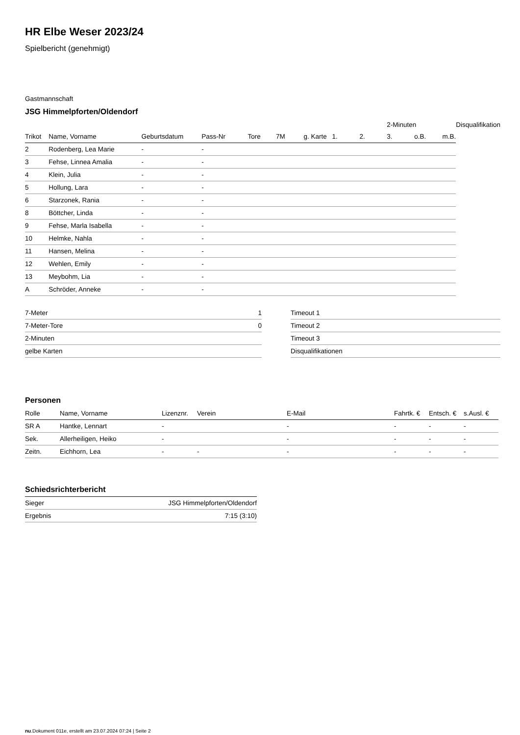HR Elbe Weser 2023/24
Spielbericht (genehmigt)
Gastmannschaft
JSG Himmelpforten/Oldendorf
| | | | | | | | | | 2-Minuten | | | Disqualifikation |
| Trikot | Name, Vorname | Geburtsdatum | Pass-Nr | Tore | 7M | g. Karte | 1. | 2. | 3. | o.B. | m.B. | |
| 2 | Rodenberg, Lea Marie | - | - | | | | | | | | | |
| 3 | Fehse, Linnea Amalia | - | - | | | | | | | | | |
| 4 | Klein, Julia | - | - | | | | | | | | | |
| 5 | Hollung, Lara | - | - | | | | | | | | | |
| 6 | Starzonek, Rania | - | - | | | | | | | | | |
| 8 | Böttcher, Linda | - | - | | | | | | | | | |
| 9 | Fehse, Marla Isabella | - | - | | | | | | | | | |
| 10 | Helmke, Nahla | - | - | | | | | | | | | |
| 11 | Hansen, Melina | - | - | | | | | | | | | |
| 12 | Wehlen, Emily | - | - | | | | | | | | | |
| 13 | Meybohm, Lia | - | - | | | | | | | | | |
| A | Schröder, Anneke | - | - | | | | | | | | | |
| 7-Meter | 1 |
| 7-Meter-Tore | 0 |
| 2-Minuten | |
| gelbe Karten | |
| Timeout 1 |
| Timeout 2 |
| Timeout 3 |
| Disqualifikationen |
Personen
| Rolle | Name, Vorname | Lizenznr. | Verein | E-Mail | Fahrtk. € | Entsch. € | s.Ausl. € |
| --- | --- | --- | --- | --- | --- | --- | --- |
| SR A | Hantke, Lennart | - | | - | - | - | - |
| Sek. | Allerheiligen, Heiko | - | | - | - | - | - |
| Zeitn. | Eichhorn, Lea | - | - | - | - | - | - |
Schiedsrichterbericht
| Sieger | JSG Himmelpforten/Oldendorf |
| Ergebnis | 7:15 (3:10) |
nu.Dokument 011e, erstellt am 23.07.2024 07:24 | Seite 2